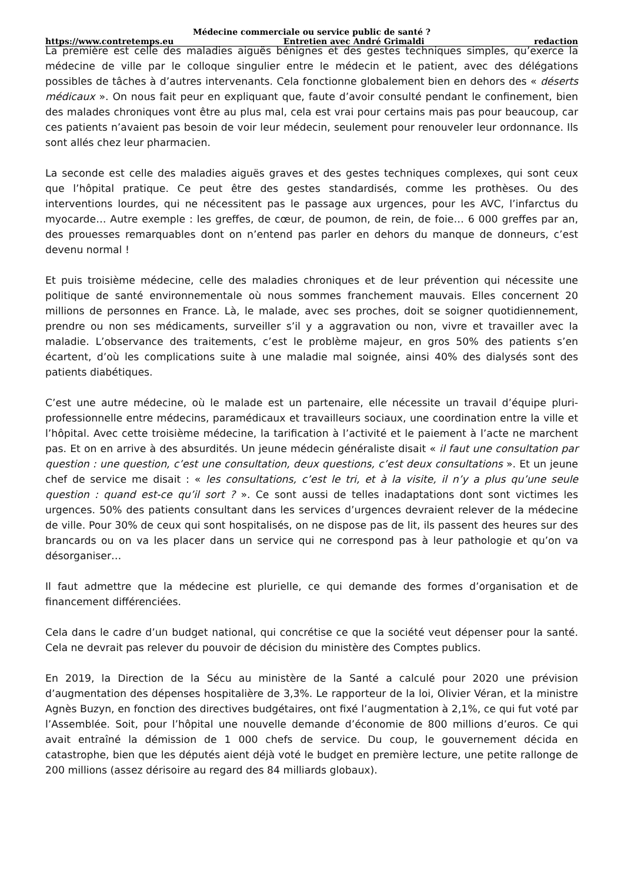Médecine commerciale ou service public de santé ?
https://www.contretemps.eu Entretien avec André Grimaldi redaction
La première est celle des maladies aiguës bénignes et des gestes techniques simples, qu’exerce la médecine de ville par le colloque singulier entre le médecin et le patient, avec des délégations possibles de tâches à d’autres intervenants. Cela fonctionne globalement bien en dehors des « déserts médicaux ». On nous fait peur en expliquant que, faute d’avoir consulté pendant le confinement, bien des malades chroniques vont être au plus mal, cela est vrai pour certains mais pas pour beaucoup, car ces patients n’avaient pas besoin de voir leur médecin, seulement pour renouveler leur ordonnance. Ils sont allés chez leur pharmacien.
La seconde est celle des maladies aiguës graves et des gestes techniques complexes, qui sont ceux que l’hôpital pratique. Ce peut être des gestes standardisés, comme les prothèses. Ou des interventions lourdes, qui ne nécessitent pas le passage aux urgences, pour les AVC, l’infarctus du myocarde… Autre exemple : les greffes, de cœur, de poumon, de rein, de foie… 6 000 greffes par an, des prouesses remarquables dont on n’entend pas parler en dehors du manque de donneurs, c’est devenu normal !
Et puis troisième médecine, celle des maladies chroniques et de leur prévention qui nécessite une politique de santé environnementale où nous sommes franchement mauvais. Elles concernent 20 millions de personnes en France. Là, le malade, avec ses proches, doit se soigner quotidiennement, prendre ou non ses médicaments, surveiller s’il y a aggravation ou non, vivre et travailler avec la maladie. L’observance des traitements, c’est le problème majeur, en gros 50% des patients s’en écartent, d’où les complications suite à une maladie mal soignée, ainsi 40% des dialysés sont des patients diabétiques.
C’est une autre médecine, où le malade est un partenaire, elle nécessite un travail d’équipe pluri-professionnelle entre médecins, paramédicaux et travailleurs sociaux, une coordination entre la ville et l’hôpital. Avec cette troisième médecine, la tarification à l’activité et le paiement à l’acte ne marchent pas. Et on en arrive à des absurdités. Un jeune médecin généraliste disait « il faut une consultation par question : une question, c’est une consultation, deux questions, c’est deux consultations ». Et un jeune chef de service me disait : « les consultations, c’est le tri, et à la visite, il n’y a plus qu’une seule question : quand est-ce qu’il sort ? ». Ce sont aussi de telles inadaptations dont sont victimes les urgences. 50% des patients consultant dans les services d’urgences devraient relever de la médecine de ville. Pour 30% de ceux qui sont hospitalisés, on ne dispose pas de lit, ils passent des heures sur des brancards ou on va les placer dans un service qui ne correspond pas à leur pathologie et qu’on va désorganiser…
Il faut admettre que la médecine est plurielle, ce qui demande des formes d’organisation et de financement différenciées.
Cela dans le cadre d’un budget national, qui concrétise ce que la société veut dépenser pour la santé. Cela ne devrait pas relever du pouvoir de décision du ministère des Comptes publics.
En 2019, la Direction de la Sécu au ministère de la Santé a calculé pour 2020 une prévision d’augmentation des dépenses hospitalière de 3,3%. Le rapporteur de la loi, Olivier Véran, et la ministre Agnès Buzyn, en fonction des directives budgétaires, ont fixé l’augmentation à 2,1%, ce qui fut voté par l’Assemblée. Soit, pour l’hôpital une nouvelle demande d’économie de 800 millions d’euros. Ce qui avait entraîné la démission de 1 000 chefs de service. Du coup, le gouvernement décida en catastrophe, bien que les députés aient déjà voté le budget en première lecture, une petite rallonge de 200 millions (assez dérisoire au regard des 84 milliards globaux).